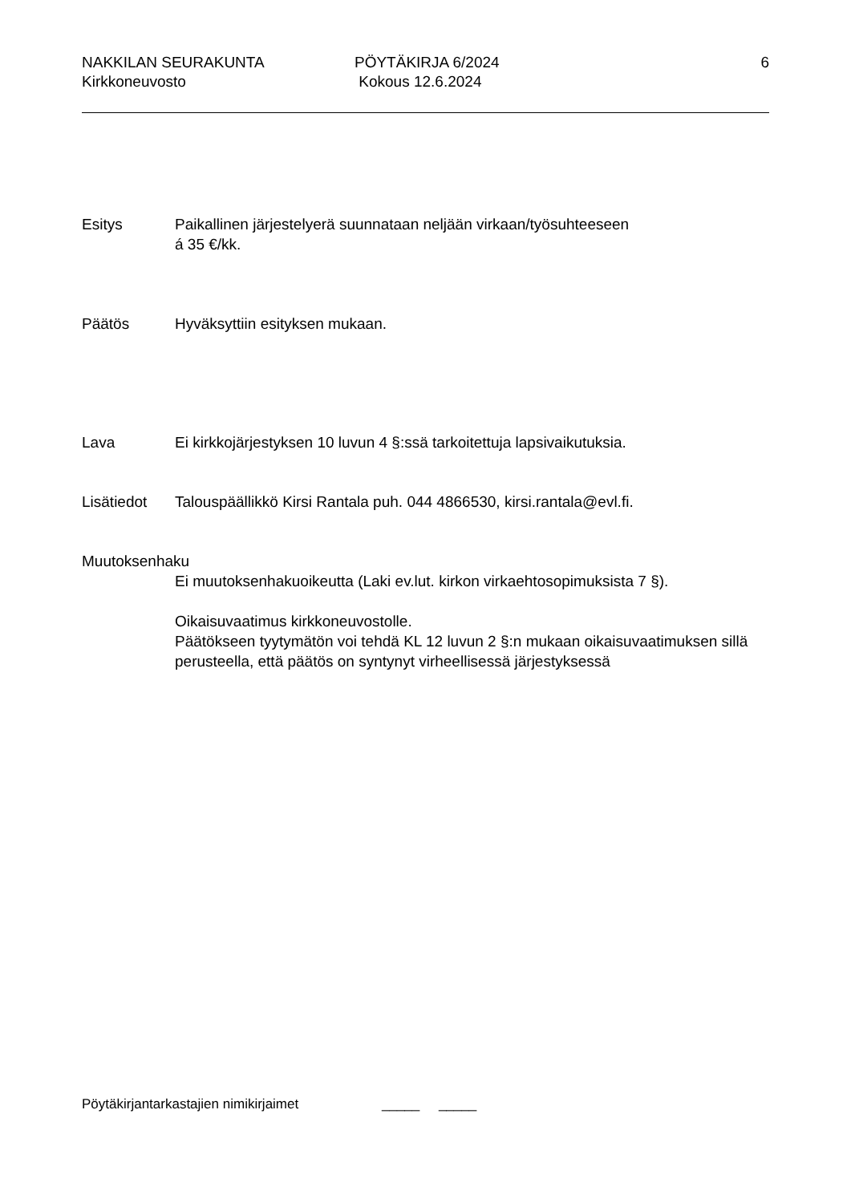NAKKILAN SEURAKUNTA
Kirkkoneuvosto
PÖYTÄKIRJA 6/2024
Kokous 12.6.2024
6
Esitys Paikallinen järjestelyerä suunnataan neljään virkaan/työsuhteeseen
á 35 €/kk.
Päätös Hyväksyttiin esityksen mukaan.
Lava Ei kirkkojärjestyksen 10 luvun 4 §:ssä tarkoitettuja lapsivaikutuksia.
Lisätiedot Talouspäällikkö Kirsi Rantala puh. 044 4866530, kirsi.rantala@evl.fi.
Muutoksenhaku
Ei muutoksenhakuoikeutta (Laki ev.lut. kirkon virkaehtosopimuksista 7 §).
Oikaisuvaatimus kirkkoneuvostolle.
Päätökseen tyytymätön voi tehdä KL 12 luvun 2 §:n mukaan oikaisuvaatimuksen sillä perusteella, että päätös on syntynyt virheellisessä järjestyksessä
Pöytäkirjantarkastajien nimikirjaimet _____ _____